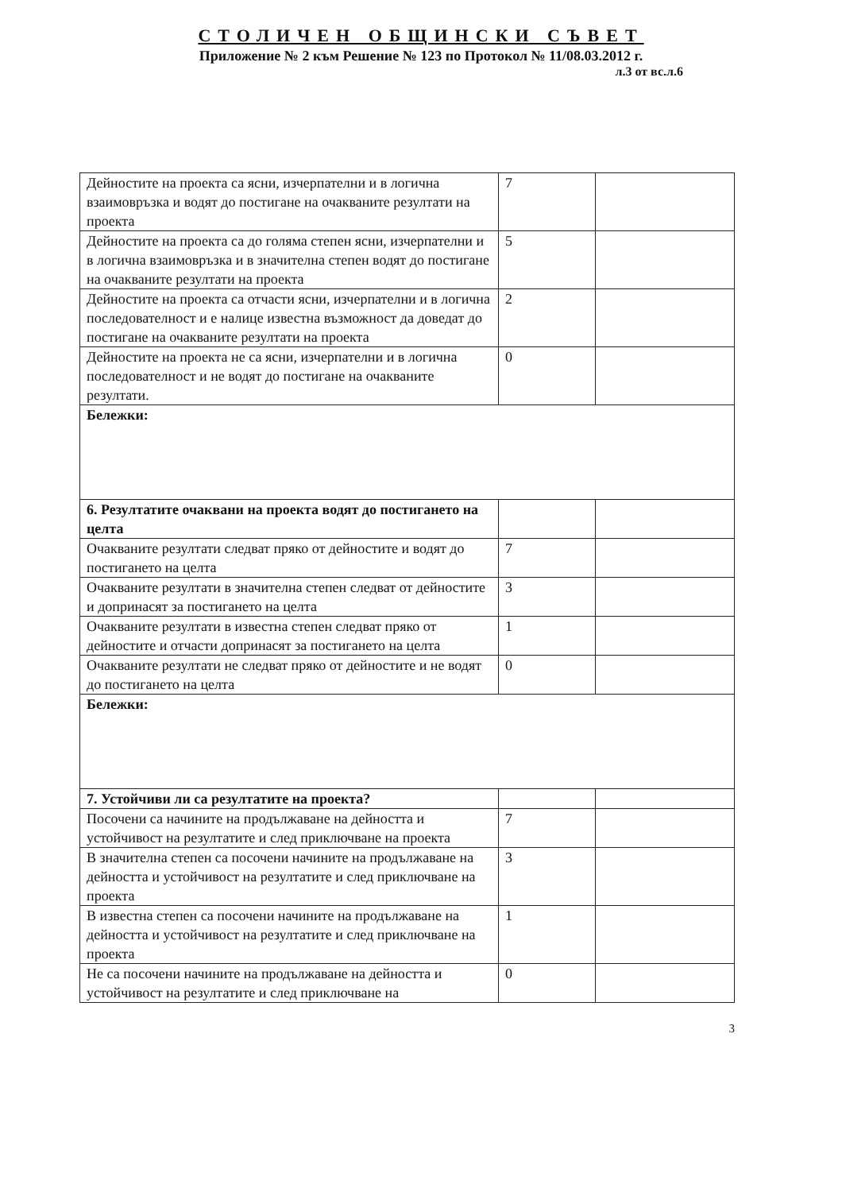СТОЛИЧЕН ОБЩИНСКИ СЪВЕТ
Приложение № 2 към Решение № 123 по Протокол № 11/08.03.2012 г.
л.3 от вс.л.6
| Дейностите на проекта са ясни, изчерпателни и в логична взаимовръзка и водят до постигане на очакваните резултати на проекта | 7 | |
| Дейностите на проекта са до голяма степен ясни, изчерпателни и в логична взаимовръзка и в значителна степен водят до постигане на очакваните резултати на проекта | 5 | |
| Дейностите на проекта са отчасти ясни, изчерпателни и в логична последователност и е налице известна възможност да доведат до постигане на очакваните резултати на проекта | 2 | |
| Дейностите на проекта не са ясни, изчерпателни и в логична последователност и не водят до постигане на очакваните резултати. | 0 | |
| Бележки: | | |
| 6. Резултатите очаквани на проекта водят до постигането на целта | | |
| Очакваните резултати следват пряко от дейностите и водят до постигането на целта | 7 | |
| Очакваните резултати в значителна степен следват от дейностите и допринасят за постигането на целта | 3 | |
| Очакваните резултати в известна степен следват пряко от дейностите и отчасти допринасят за постигането на целта | 1 | |
| Очакваните резултати не следват пряко от дейностите и не водят до постигането на целта | 0 | |
| Бележки: | | |
| 7. Устойчиви ли са резултатите на проекта? | | |
| Посочени са начините на продължаване на дейността и устойчивост на резултатите и след приключване на проекта | 7 | |
| В значителна степен са посочени начините на продължаване на дейността и устойчивост на резултатите и след приключване на проекта | 3 | |
| В известна степен са посочени начините на продължаване на дейността и устойчивост на резултатите и след приключване на проекта | 1 | |
| Не са посочени начините на продължаване на дейността и устойчивост на резултатите и след приключване на | 0 | |
3